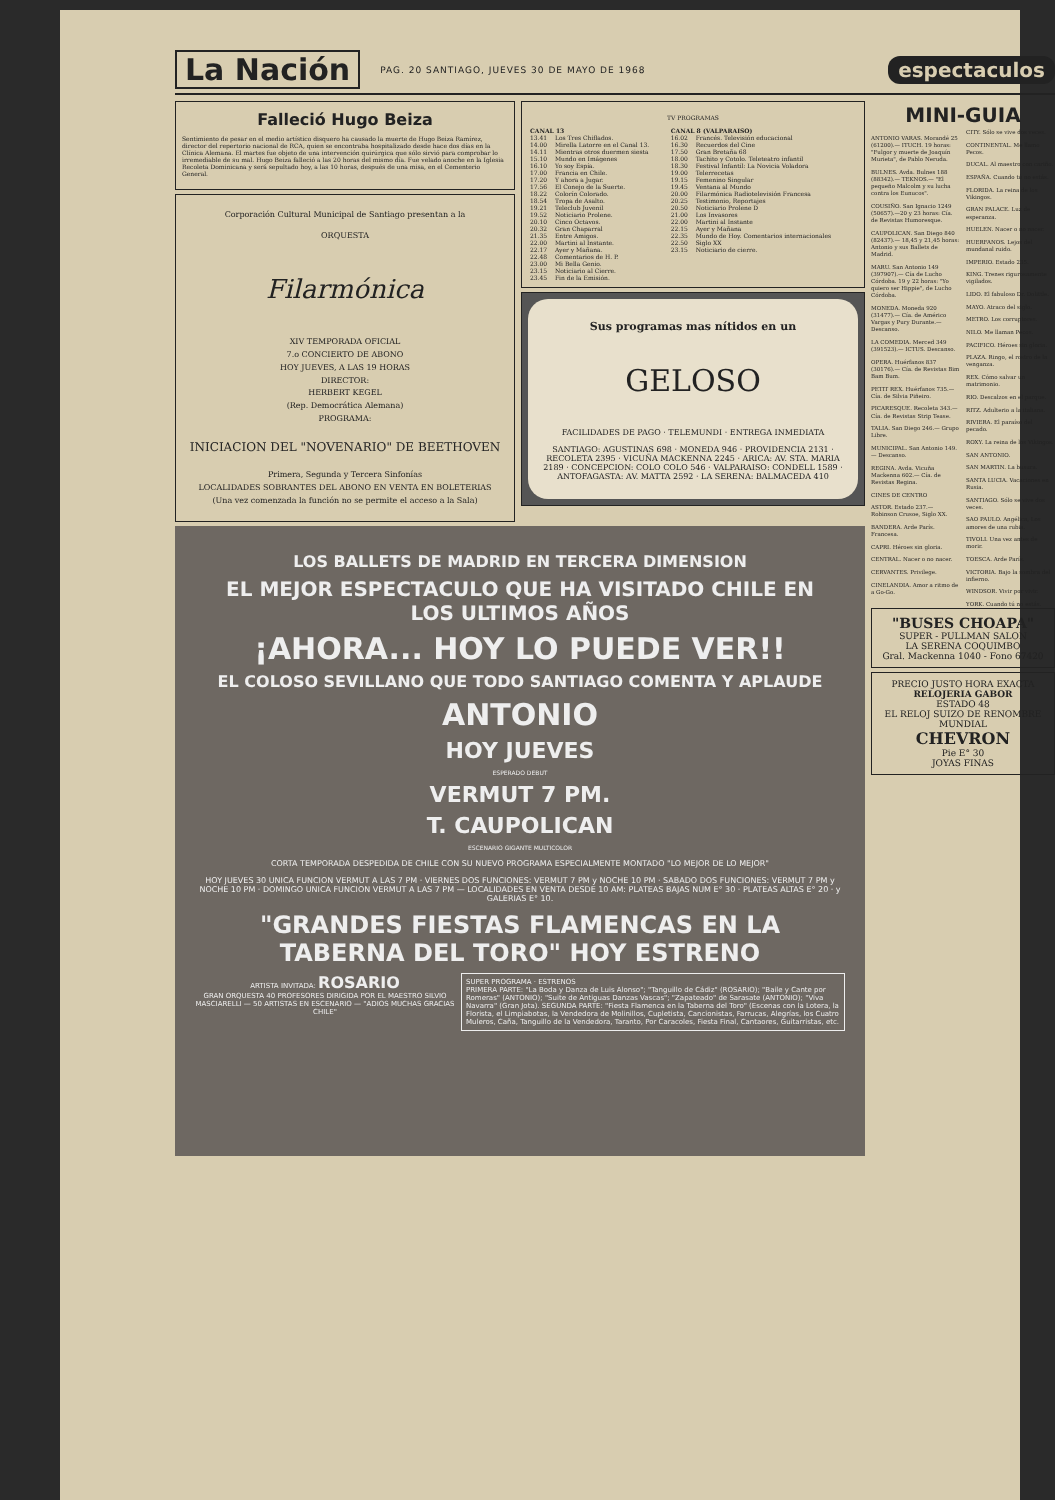La Nación
PAG. 20 SANTIAGO, JUEVES 30 DE MAYO DE 1968
espectaculos
Falleció Hugo Beiza
Sentimiento de pesar en el medio artístico disquero ha causado la muerte de Hugo Beiza Ramírez, director del repertorio nacional de RCA, quien se encontraba hospitalizado desde hace dos días en la Clínica Alemana. El martes fue objeto de una intervención quirúrgica que sólo sirvió para comprobar lo irremediable de su mal. Hugo Beiza falleció a las 20 horas del mismo día. Fue velado anoche en la Iglesia Recoleta Dominicana y será sepultado hoy, a las 10 horas, después de una misa, en el Cementerio General.
Corporación Cultural Municipal de Santiago presentan a la
ORQUESTA
Filarmónica
XIV TEMPORADA OFICIAL
7.o CONCIERTO DE ABONO
HOY JUEVES, A LAS 19 HORAS
DIRECTOR:
HERBERT KEGEL
(Rep. Democrática Alemana)
PROGRAMA:
INICIACION DEL "NOVENARIO" DE BEETHOVEN
Primera, Segunda y Tercera Sinfonías
LOCALIDADES SOBRANTES DEL ABONO EN VENTA EN BOLETERIAS
(Una vez comenzada la función no se permite el acceso a la Sala)
TV PROGRAMAS
| CANAL 13 | | CANAL 8 (VALPARAISO) | |
| --- | --- | --- | --- |
| 13.41 | Los Tres Chiflados. | 16.02 | Francés. Televisión educacional |
| 14.00 | Mirella Latorre en el Canal 13. | 16.30 | Recuerdos del Cine |
| 14.11 | Mientras otros duermen siesta | 17.50 | Gran Bretaña 68 |
| 15.10 | Mundo en Imágenes | 18.00 | Tachito y Cotolo. Teleteatro infantil |
| 16.10 | Yo soy Espía. | 18.30 | Festival Infantil: La Novicia Voladora |
| 17.00 | Francia en Chile. | 19.00 | Telerrecetas |
| 17.20 | Y ahora a Jugar. | 19.15 | Femenino Singular |
| 17.56 | El Conejo de la Suerte. | 19.45 | Ventana al Mundo |
| 18.22 | Colorín Colorado. | 20.00 | Filarmónica Radiotelevisión Francesa |
| 18.54 | Tropa de Asalto. | 20.25 | Testimonio, Reportajes |
| 19.21 | Teleclub Juvenil | 20.50 | Noticiario Prolene D |
| 19.52 | Noticiario Prolene. | 21.00 | Los Invasores |
| 20.10 | Cinco Octavos. | 22.00 | Martini al Instante |
| 20.32 | Gran Chaparral | 22.15 | Ayer y Mañana |
| 21.35 | Entre Amigos. | 22.35 | Mundo de Hoy. Comentarios internacionales |
| 22.00 | Martini al Instante. | 22.50 | Siglo XX |
| 22.17 | Ayer y Mañana. | 23.15 | Noticiario de cierre. |
| 22.48 | Comentarios de H. P. | | |
| 23.00 | Mi Bella Genio. | | |
| 23.15 | Noticiario al Cierre. | | |
| 23.45 | Fin de la Emisión. | | |
Sus programas mas nítidos en un
GELOSO
FACILIDADES DE PAGO · TELEMUNDI · ENTREGA INMEDIATA
SANTIAGO: AGUSTINAS 698 · MONEDA 946 · PROVIDENCIA 2131 · RECOLETA 2395 · VICUÑA MACKENNA 2245 · ARICA: AV. STA. MARIA 2189 · CONCEPCION: COLO COLO 546 · VALPARAISO: CONDELL 1589 · ANTOFAGASTA: AV. MATTA 2592 · LA SERENA: BALMACEDA 410
LOS BALLETS DE MADRID EN TERCERA DIMENSION
EL MEJOR ESPECTACULO QUE HA VISITADO CHILE EN LOS ULTIMOS AÑOS
¡AHORA... HOY LO PUEDE VER!!
EL COLOSO SEVILLANO QUE TODO SANTIAGO COMENTA Y APLAUDE
ANTONIO
HOY JUEVES
ESPERADO DEBUT
VERMUT 7 PM.
T. CAUPOLICAN
ESCENARIO GIGANTE MULTICOLOR
CORTA TEMPORADA DESPEDIDA DE CHILE CON SU NUEVO PROGRAMA ESPECIALMENTE MONTADO "LO MEJOR DE LO MEJOR"
HOY JUEVES 30 UNICA FUNCION VERMUT A LAS 7 PM · VIERNES DOS FUNCIONES: VERMUT 7 PM y NOCHE 10 PM · SABADO DOS FUNCIONES: VERMUT 7 PM y NOCHE 10 PM · DOMINGO UNICA FUNCION VERMUT A LAS 7 PM — LOCALIDADES EN VENTA DESDE 10 AM: PLATEAS BAJAS NUM E° 30 · PLATEAS ALTAS E° 20 · y GALERIAS E° 10.
"GRANDES FIESTAS FLAMENCAS EN LA TABERNA DEL TORO" HOY ESTRENO
ARTISTA INVITADA: ROSARIO
GRAN ORQUESTA 40 PROFESORES DIRIGIDA POR EL MAESTRO SILVIO MASCIARELLI — 50 ARTISTAS EN ESCENARIO — "ADIOS MUCHAS GRACIAS CHILE"
SUPER PROGRAMA · ESTRENOS
PRIMERA PARTE: "La Boda y Danza de Luis Alonso"; "Tanguillo de Cádiz" (ROSARIO); "Baile y Cante por Romeras" (ANTONIO); "Suite de Antiguas Danzas Vascas"; "Zapateado" de Sarasate (ANTONIO); "Viva Navarra" (Gran Jota). SEGUNDA PARTE: "Fiesta Flamenca en la Taberna del Toro" (Escenas con la Lotera, la Florista, el Limpiabotas, la Vendedora de Molinillos, Cupletista, Cancionistas, Farrucas, Alegrías, los Cuatro Muleros, Caña, Tanguillo de la Vendedora, Taranto, Por Caracoles, Fiesta Final, Cantaores, Guitarristas, etc.
MINI-GUIA
ANTONIO VARAS. Morandé 25 (61200).— ITUCH. 19 horas: "Fulgor y muerte de Joaquín Murieta", de Pablo Neruda.
BULNES. Avda. Bulnes 188 (88342).— TEKNOS.— "El pequeño Malcolm y su lucha contra los Eunucos".
COUSIÑO. San Ignacio 1249 (50657).—20 y 23 horas: Cía. de Revistas Humoresque.
CAUPOLICAN. San Diego 840 (82437).— 18,45 y 21,45 horas: Antonio y sus Ballets de Madrid.
MARU. San Antonio 149 (397907).— Cía de Lucho Córdoba. 19 y 22 horas: "Yo quiero ser Hippie", de Lucho Córdoba.
MONEDA. Moneda 920 (31477).— Cía. de Américo Vargas y Pury Durante.— Descanso.
LA COMEDIA. Merced 349 (391523).— ICTUS. Descanso.
OPERA. Huérfanos 837 (30176).— Cía. de Revistas Bim Bam Bum.
PETIT REX. Huérfanos 735.— Cía. de Silvia Piñeiro.
PICARESQUE. Recoleta 343.— Cía. de Revistas Strip Tease.
TALIA. San Diego 246.— Grupo Libre.
MUNICIPAL. San Antonio 149.— Descanso.
REGINA. Avda. Vicuña Mackenna 602.— Cía. de Revistas Regina.
CINES DE CENTRO
ASTOR. Estado 237.— Robinson Crusoe, Siglo XX.
BANDERA. Arde París. Francesa.
CAPRI. Héroes sin gloria.
CENTRAL. Nacer o no nacer.
CERVANTES. Privilege.
CINELANDIA. Amor a ritmo de a Go-Go.
CITY. Sólo se vive dos veces.
CONTINENTAL. Me llamo Pecos.
DUCAL. Al maestro con cariño.
ESPAÑA. Cuando tú no estás.
FLORIDA. La reina de los Vikingos.
GRAN PALACE. Luz de esperanza.
HUELEN. Nacer o no nacer.
HUERFANOS. Lejos del mundanal ruido.
IMPERIO. Estado 235.
KING. Trenes rigurosamente vigilados.
LIDO. El fabuloso Dr. Dolittle.
MAYO. Atraco del siglo.
METRO. Los corruptores.
NILO. Me llaman Pecos.
PACIFICO. Héroes sin gloria.
PLAZA. Ringo, el rostro de la venganza.
REX. Cómo salvar un matrimonio.
RIO. Descalzos en el parque.
RITZ. Adulterio a la italiana.
RIVIERA. El paraíso del pecado.
ROXY. La reina de los Vikingos.
SAN ANTONIO.
SAN MARTIN. La busura.
SANTA LUCIA. Vacaciones en Rusia.
SANTIAGO. Sólo se vive dos veces.
SAO PAULO. Angélica, Los amores de una rubia.
TIVOLI. Una vez antes de morir.
TOESCA. Arde París.
VICTORIA. Bajo la sombra del infierno.
WINDSOR. Vivir por vivir.
YORK. Cuando tú no estás.
"BUSES CHOAPA"
SUPER - PULLMAN SALON
LA SERENA COQUIMBO
Gral. Mackenna 1040 - Fono 67420
PRECIO JUSTO HORA EXACTA
RELOJERIA GABOR
ESTADO 48
EL RELOJ SUIZO DE RENOMBRE MUNDIAL
CHEVRON
Pie E° 30
JOYAS FINAS